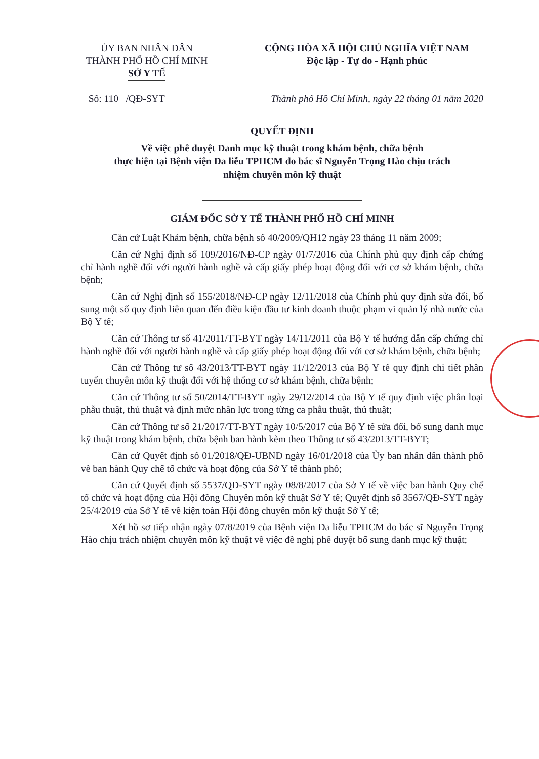ỦY BAN NHÂN DÂN
THÀNH PHỐ HỒ CHÍ MINH
SỞ Y TẾ
CỘNG HÒA XÃ HỘI CHỦ NGHĨA VIỆT NAM
Độc lập - Tự do - Hạnh phúc
Số: 110 /QĐ-SYT Thành phố Hồ Chí Minh, ngày 22 tháng 01 năm 2020
QUYẾT ĐỊNH
Về việc phê duyệt Danh mục kỹ thuật trong khám bệnh, chữa bệnh
thực hiện tại Bệnh viện Da liễu TPHCM do bác sĩ Nguyễn Trọng Hào chịu trách
nhiệm chuyên môn kỹ thuật
GIÁM ĐỐC SỞ Y TẾ THÀNH PHỐ HỒ CHÍ MINH
Căn cứ Luật Khám bệnh, chữa bệnh số 40/2009/QH12 ngày 23 tháng 11 năm 2009;
Căn cứ Nghị định số 109/2016/NĐ-CP ngày 01/7/2016 của Chính phủ quy định cấp chứng chỉ hành nghề đối với người hành nghề và cấp giấy phép hoạt động đối với cơ sở khám bệnh, chữa bệnh;
Căn cứ Nghị định số 155/2018/NĐ-CP ngày 12/11/2018 của Chính phủ quy định sửa đổi, bổ sung một số quy định liên quan đến điều kiện đầu tư kinh doanh thuộc phạm vi quản lý nhà nước của Bộ Y tế;
Căn cứ Thông tư số 41/2011/TT-BYT ngày 14/11/2011 của Bộ Y tế hướng dẫn cấp chứng chỉ hành nghề đối với người hành nghề và cấp giấy phép hoạt động đối với cơ sở khám bệnh, chữa bệnh;
Căn cứ Thông tư số 43/2013/TT-BYT ngày 11/12/2013 của Bộ Y tế quy định chi tiết phân tuyến chuyên môn kỹ thuật đối với hệ thống cơ sở khám bệnh, chữa bệnh;
Căn cứ Thông tư số 50/2014/TT-BYT ngày 29/12/2014 của Bộ Y tế quy định việc phân loại phẫu thuật, thủ thuật và định mức nhân lực trong từng ca phẫu thuật, thủ thuật;
Căn cứ Thông tư số 21/2017/TT-BYT ngày 10/5/2017 của Bộ Y tế sửa đổi, bổ sung danh mục kỹ thuật trong khám bệnh, chữa bệnh ban hành kèm theo Thông tư số 43/2013/TT-BYT;
Căn cứ Quyết định số 01/2018/QĐ-UBND ngày 16/01/2018 của Ủy ban nhân dân thành phố về ban hành Quy chế tổ chức và hoạt động của Sở Y tế thành phố;
Căn cứ Quyết định số 5537/QĐ-SYT ngày 08/8/2017 của Sở Y tế về việc ban hành Quy chế tổ chức và hoạt động của Hội đồng Chuyên môn kỹ thuật Sở Y tế; Quyết định số 3567/QĐ-SYT ngày 25/4/2019 của Sở Y tế về kiện toàn Hội đồng chuyên môn kỹ thuật Sở Y tế;
Xét hồ sơ tiếp nhận ngày 07/8/2019 của Bệnh viện Da liễu TPHCM do bác sĩ Nguyễn Trọng Hào chịu trách nhiệm chuyên môn kỹ thuật về việc đề nghị phê duyệt bổ sung danh mục kỹ thuật;